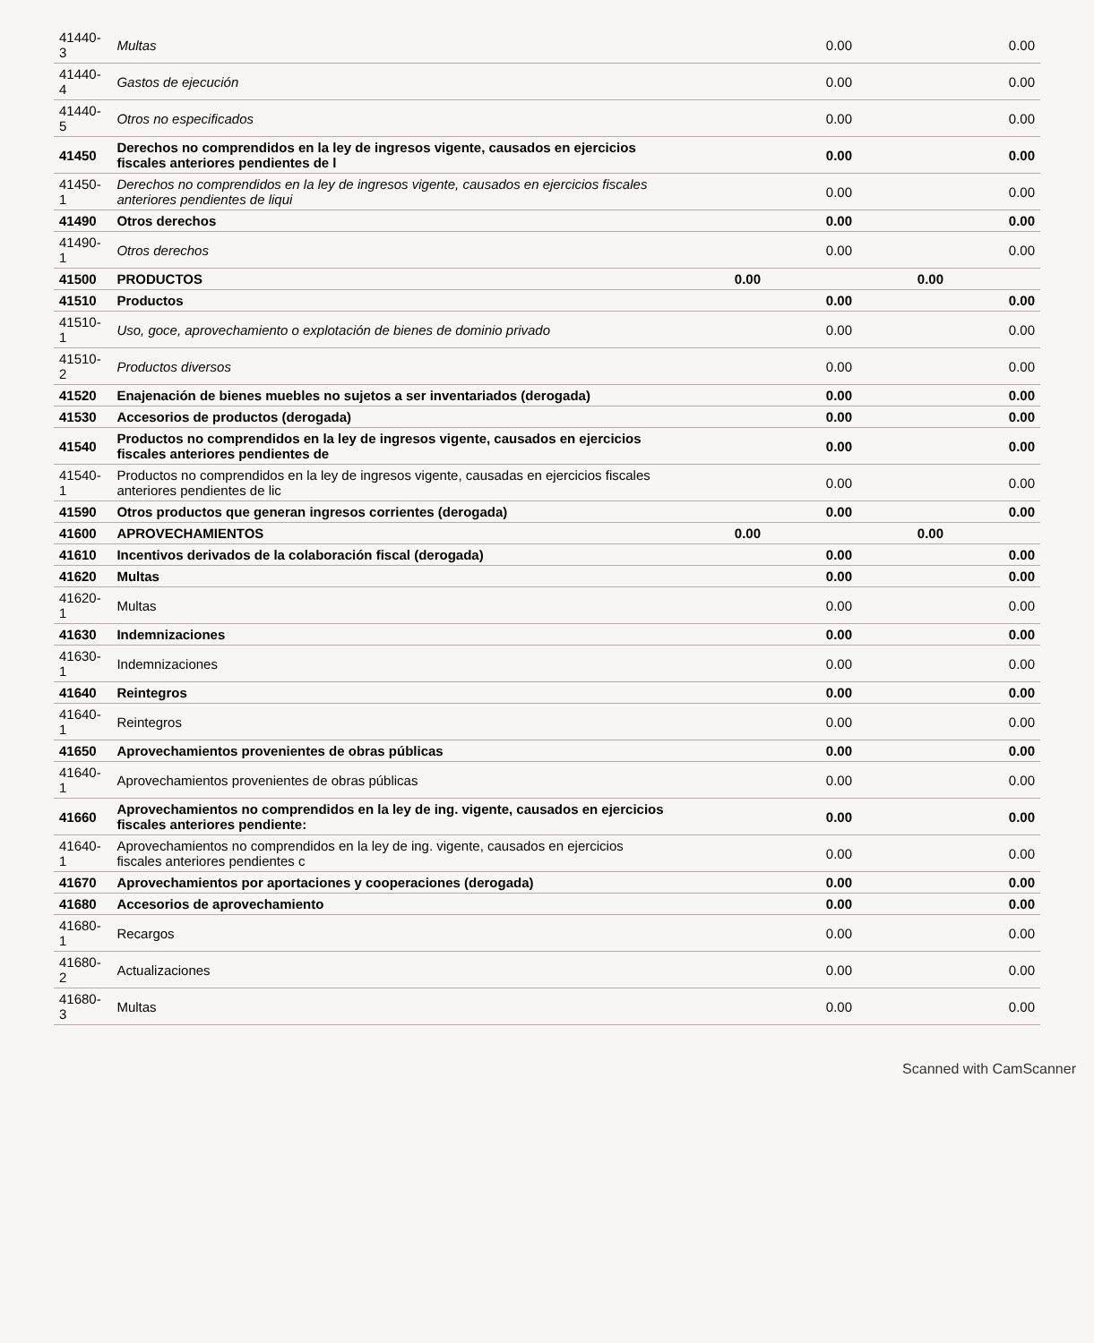| 41440-3 | Multas | | 0.00 | | 0.00 |
| 41440-4 | Gastos de ejecución | | 0.00 | | 0.00 |
| 41440-5 | Otros no especificados | | 0.00 | | 0.00 |
| 41450 | Derechos no comprendidos en la ley de ingresos vigente, causados en ejercicios fiscales anteriores pendientes de l | | 0.00 | | 0.00 |
| 41450-1 | Derechos no comprendidos en la ley de ingresos vigente, causados en ejercicios fiscales anteriores pendientes de liqui | | 0.00 | | 0.00 |
| 41490 | Otros derechos | | 0.00 | | 0.00 |
| 41490-1 | Otros derechos | | 0.00 | | 0.00 |
| 41500 | PRODUCTOS | 0.00 | | 0.00 | |
| 41510 | Productos | | 0.00 | | 0.00 |
| 41510-1 | Uso, goce, aprovechamiento o explotación de bienes de dominio privado | | 0.00 | | 0.00 |
| 41510-2 | Productos diversos | | 0.00 | | 0.00 |
| 41520 | Enajenación de bienes muebles no sujetos a ser inventariados (derogada) | | 0.00 | | 0.00 |
| 41530 | Accesorios de productos (derogada) | | 0.00 | | 0.00 |
| 41540 | Productos no comprendidos en la ley de ingresos vigente, causados en ejercicios fiscales anteriores pendientes de | | 0.00 | | 0.00 |
| 41540-1 | Productos no comprendidos en la ley de ingresos vigente, causadas en ejercicios fiscales anteriores pendientes de lic | | 0.00 | | 0.00 |
| 41590 | Otros productos que generan ingresos corrientes (derogada) | | 0.00 | | 0.00 |
| 41600 | APROVECHAMIENTOS | 0.00 | | 0.00 | |
| 41610 | Incentivos derivados de la colaboración fiscal (derogada) | | 0.00 | | 0.00 |
| 41620 | Multas | | 0.00 | | 0.00 |
| 41620-1 | Multas | | 0.00 | | 0.00 |
| 41630 | Indemnizaciones | | 0.00 | | 0.00 |
| 41630-1 | Indemnizaciones | | 0.00 | | 0.00 |
| 41640 | Reintegros | | 0.00 | | 0.00 |
| 41640-1 | Reintegros | | 0.00 | | 0.00 |
| 41650 | Aprovechamientos provenientes de obras públicas | | 0.00 | | 0.00 |
| 41640-1 | Aprovechamientos provenientes de obras públicas | | 0.00 | | 0.00 |
| 41660 | Aprovechamientos no comprendidos en la ley de ing. vigente, causados en ejercicios fiscales anteriores pendiente: | | 0.00 | | 0.00 |
| 41640-1 | Aprovechamientos no comprendidos en la ley de ing. vigente, causados en ejercicios fiscales anteriores pendientes c | | 0.00 | | 0.00 |
| 41670 | Aprovechamientos por aportaciones y cooperaciones (derogada) | | 0.00 | | 0.00 |
| 41680 | Accesorios de aprovechamiento | | 0.00 | | 0.00 |
| 41680-1 | Recargos | | 0.00 | | 0.00 |
| 41680-2 | Actualizaciones | | 0.00 | | 0.00 |
| 41680-3 | Multas | | 0.00 | | 0.00 |
Scanned with CamScanner